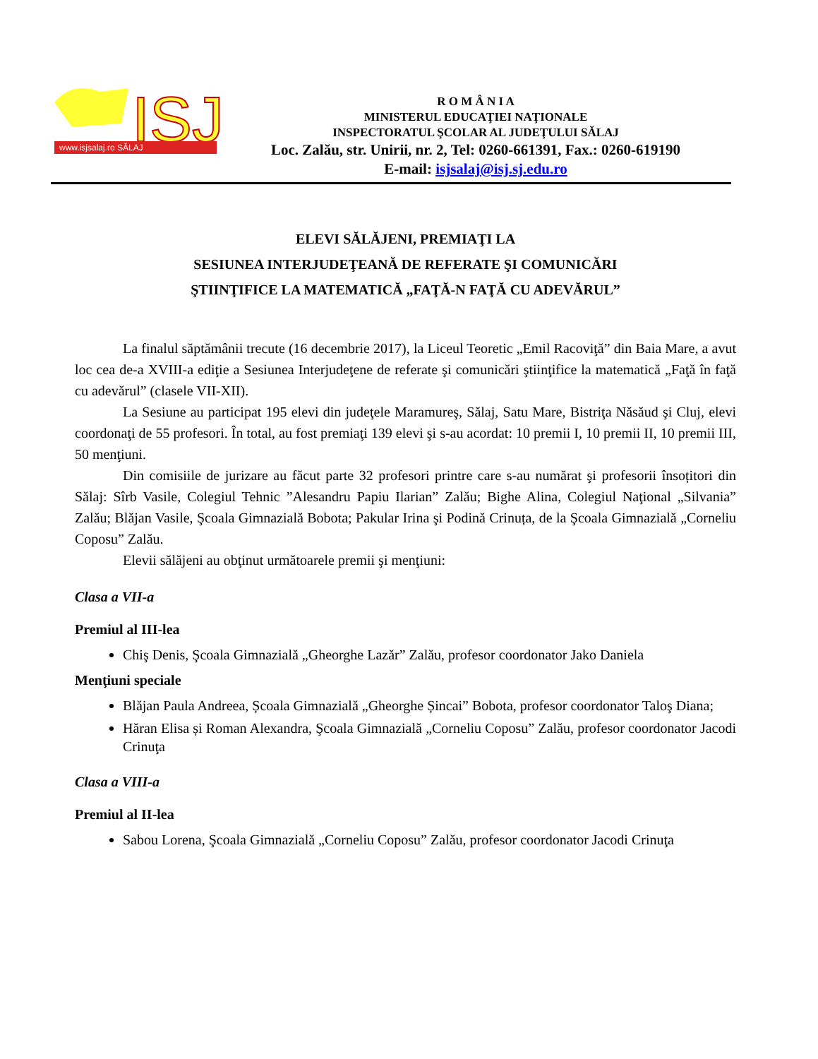ISJ
www.isjsalaj.ro SĂLAJ
R O M Â N I A
MINISTERUL EDUCAŢIEI NAŢIONALE
INSPECTORATUL ŞCOLAR AL JUDEŢULUI SĂLAJ
Loc. Zalău, str. Unirii, nr. 2, Tel: 0260-661391, Fax.: 0260-619190
E-mail: isjsalaj@isj.sj.edu.ro
ELEVI SĂLĂJENI, PREMIAŢI LA
SESIUNEA INTERJUDEŢEANĂ DE REFERATE ŞI COMUNICĂRI
ŞTIINŢIFICE LA MATEMATICĂ „FAŢĂ-N FAŢĂ CU ADEVĂRUL”
La finalul săptămânii trecute (16 decembrie 2017), la Liceul Teoretic „Emil Racoviţă” din Baia Mare, a avut loc cea de-a XVIII-a ediţie a Sesiunea Interjudeţene de referate şi comunicări ştiinţifice la matematică „Faţă în faţă cu adevărul” (clasele VII-XII).
La Sesiune au participat 195 elevi din judeţele Maramureş, Sălaj, Satu Mare, Bistriţa Năsăud şi Cluj, elevi coordonaţi de 55 profesori. În total, au fost premiaţi 139 elevi şi s-au acordat: 10 premii I, 10 premii II, 10 premii III, 50 menţiuni.
Din comisiile de jurizare au făcut parte 32 profesori printre care s-au numărat şi profesorii însoțitori din Sălaj: Sîrb Vasile, Colegiul Tehnic ”Alesandru Papiu Ilarian” Zalău; Bighe Alina, Colegiul Naţional „Silvania” Zalău; Blăjan Vasile, Şcoala Gimnazială Bobota; Pakular Irina şi Podină Crinuța, de la Şcoala Gimnazială „Corneliu Coposu” Zalău.
Elevii sălăjeni au obţinut următoarele premii şi menţiuni:
Clasa a VII-a
Premiul al III-lea
Chiş Denis, Şcoala Gimnazială „Gheorghe Lazăr” Zalău, profesor coordonator Jako Daniela
Menţiuni speciale
Blăjan Paula Andreea, Școala Gimnazială „Gheorghe Șincai” Bobota, profesor coordonator Taloş Diana;
Hăran Elisa și Roman Alexandra, Şcoala Gimnazială „Corneliu Coposu” Zalău, profesor coordonator Jacodi Crinuţa
Clasa a VIII-a
Premiul al II-lea
Sabou Lorena, Şcoala Gimnazială „Corneliu Coposu” Zalău, profesor coordonator Jacodi Crinuţa